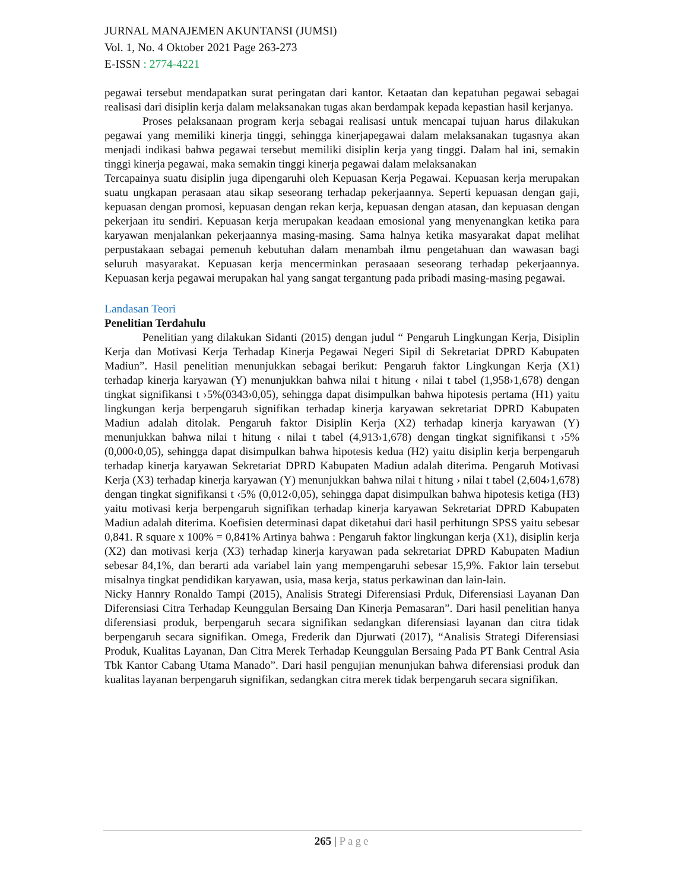JURNAL MANAJEMEN AKUNTANSI (JUMSI)
Vol. 1, No. 4 Oktober 2021 Page 263-273
E-ISSN : 2774-4221
pegawai tersebut mendapatkan surat peringatan dari kantor. Ketaatan dan kepatuhan pegawai sebagai realisasi dari disiplin kerja dalam melaksanakan tugas akan berdampak kepada kepastian hasil kerjanya.
Proses pelaksanaan program kerja sebagai realisasi untuk mencapai tujuan harus dilakukan pegawai yang memiliki kinerja tinggi, sehingga kinerjapegawai dalam melaksanakan tugasnya akan menjadi indikasi bahwa pegawai tersebut memiliki disiplin kerja yang tinggi. Dalam hal ini, semakin tinggi kinerja pegawai, maka semakin tinggi kinerja pegawai dalam melaksanakan
Tercapainya suatu disiplin juga dipengaruhi oleh Kepuasan Kerja Pegawai. Kepuasan kerja merupakan suatu ungkapan perasaan atau sikap seseorang terhadap pekerjaannya. Seperti kepuasan dengan gaji, kepuasan dengan promosi, kepuasan dengan rekan kerja, kepuasan dengan atasan, dan kepuasan dengan pekerjaan itu sendiri. Kepuasan kerja merupakan keadaan emosional yang menyenangkan ketika para karyawan menjalankan pekerjaannya masing-masing. Sama halnya ketika masyarakat dapat melihat perpustakaan sebagai pemenuh kebutuhan dalam menambah ilmu pengetahuan dan wawasan bagi seluruh masyarakat. Kepuasan kerja mencerminkan perasaaan seseorang terhadap pekerjaannya. Kepuasan kerja pegawai merupakan hal yang sangat tergantung pada pribadi masing-masing pegawai.
Landasan Teori
Penelitian Terdahulu
Penelitian yang dilakukan Sidanti (2015) dengan judul “ Pengaruh Lingkungan Kerja, Disiplin Kerja dan Motivasi Kerja Terhadap Kinerja Pegawai Negeri Sipil di Sekretariat DPRD Kabupaten Madiun”. Hasil penelitian menunjukkan sebagai berikut: Pengaruh faktor Lingkungan Kerja (X1) terhadap kinerja karyawan (Y) menunjukkan bahwa nilai t hitung ‹ nilai t tabel (1,958›1,678) dengan tingkat signifikansi t ›5%(0343›0,05), sehingga dapat disimpulkan bahwa hipotesis pertama (H1) yaitu lingkungan kerja berpengaruh signifikan terhadap kinerja karyawan sekretariat DPRD Kabupaten Madiun adalah ditolak. Pengaruh faktor Disiplin Kerja (X2) terhadap kinerja karyawan (Y) menunjukkan bahwa nilai t hitung ‹ nilai t tabel (4,913›1,678) dengan tingkat signifikansi t ›5% (0,000‹0,05), sehingga dapat disimpulkan bahwa hipotesis kedua (H2) yaitu disiplin kerja berpengaruh terhadap kinerja karyawan Sekretariat DPRD Kabupaten Madiun adalah diterima. Pengaruh Motivasi Kerja (X3) terhadap kinerja karyawan (Y) menunjukkan bahwa nilai t hitung › nilai t tabel (2,604›1,678) dengan tingkat signifikansi t ‹5% (0,012‹0,05), sehingga dapat disimpulkan bahwa hipotesis ketiga (H3) yaitu motivasi kerja berpengaruh signifikan terhadap kinerja karyawan Sekretariat DPRD Kabupaten Madiun adalah diterima. Koefisien determinasi dapat diketahui dari hasil perhitungn SPSS yaitu sebesar 0,841. R square x 100% = 0,841% Artinya bahwa : Pengaruh faktor lingkungan kerja (X1), disiplin kerja (X2) dan motivasi kerja (X3) terhadap kinerja karyawan pada sekretariat DPRD Kabupaten Madiun sebesar 84,1%, dan berarti ada variabel lain yang mempengaruhi sebesar 15,9%. Faktor lain tersebut misalnya tingkat pendidikan karyawan, usia, masa kerja, status perkawinan dan lain-lain.
Nicky Hannry Ronaldo Tampi (2015), Analisis Strategi Diferensiasi Prduk, Diferensiasi Layanan Dan Diferensiasi Citra Terhadap Keunggulan Bersaing Dan Kinerja Pemasaran”. Dari hasil penelitian hanya diferensiasi produk, berpengaruh secara signifikan sedangkan diferensiasi layanan dan citra tidak berpengaruh secara signifikan. Omega, Frederik dan Djurwati (2017), “Analisis Strategi Diferensiasi Produk, Kualitas Layanan, Dan Citra Merek Terhadap Keunggulan Bersaing Pada PT Bank Central Asia Tbk Kantor Cabang Utama Manado”. Dari hasil pengujian menunjukan bahwa diferensiasi produk dan kualitas layanan berpengaruh signifikan, sedangkan citra merek tidak berpengaruh secara signifikan.
265 | Page